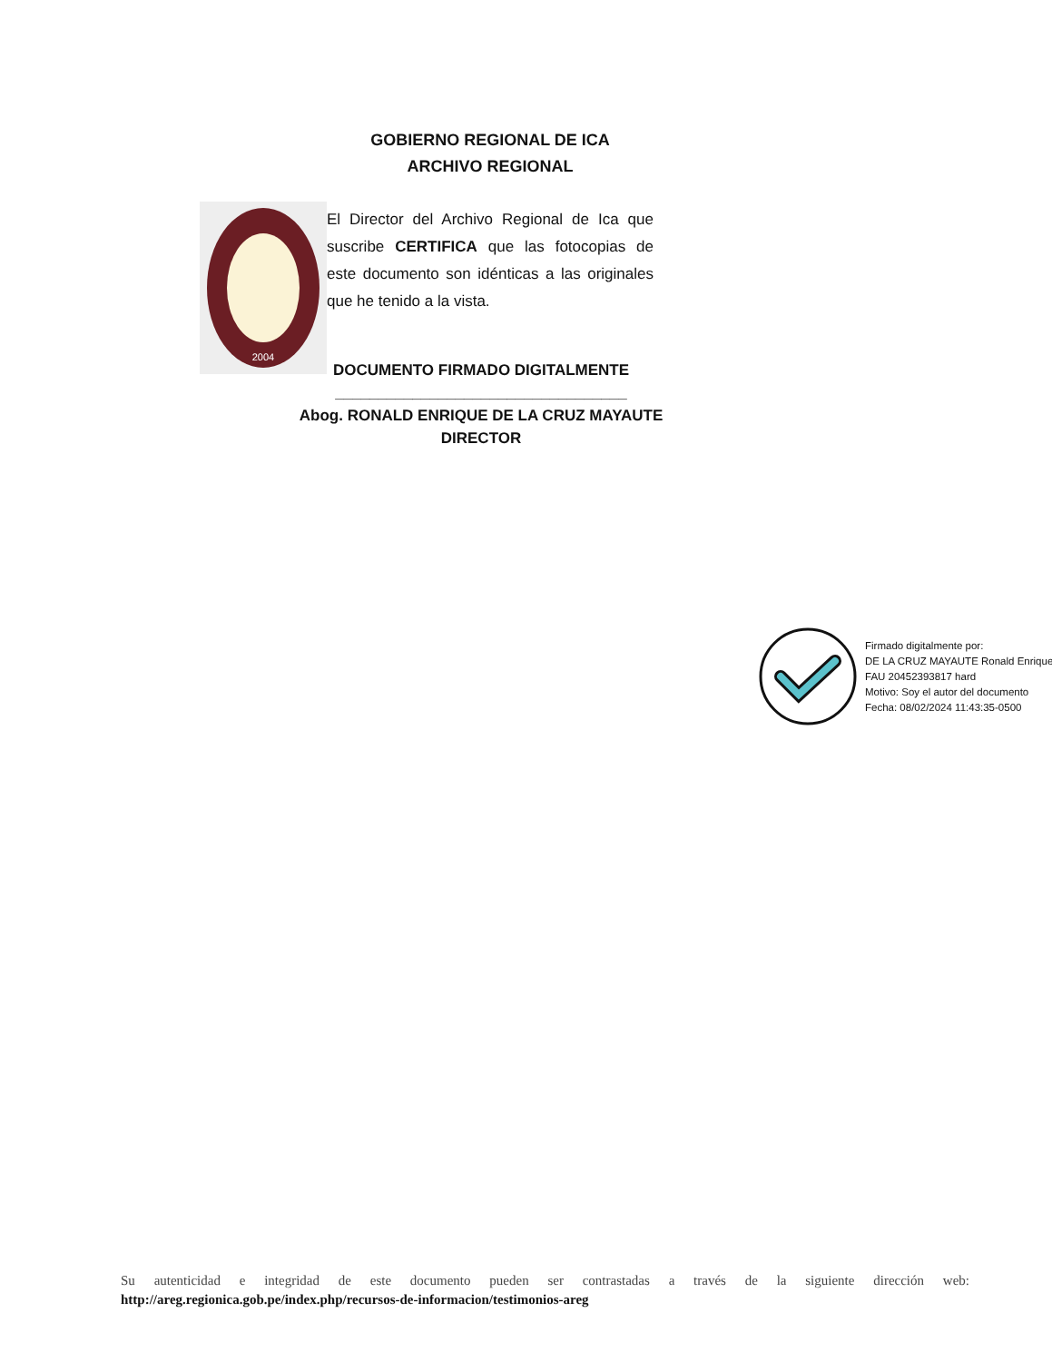GOBIERNO REGIONAL DE ICA
ARCHIVO REGIONAL
2004
El Director del Archivo Regional de Ica que suscribe CERTIFICA que las fotocopias de este documento son idénticas a las originales que he tenido a la vista.
DOCUMENTO FIRMADO DIGITALMENTE
__________________________________
Abog. RONALD ENRIQUE DE LA CRUZ MAYAUTE
DIRECTOR
Firmado digitalmente por:
DE LA CRUZ MAYAUTE Ronald Enrique FAU 20452393817 hard
Motivo: Soy el autor del documento
Fecha: 08/02/2024 11:43:35-0500
Su autenticidad e integridad de este documento pueden ser contrastadas a través de la siguiente dirección web:
http://areg.regionica.gob.pe/index.php/recursos-de-informacion/testimonios-areg